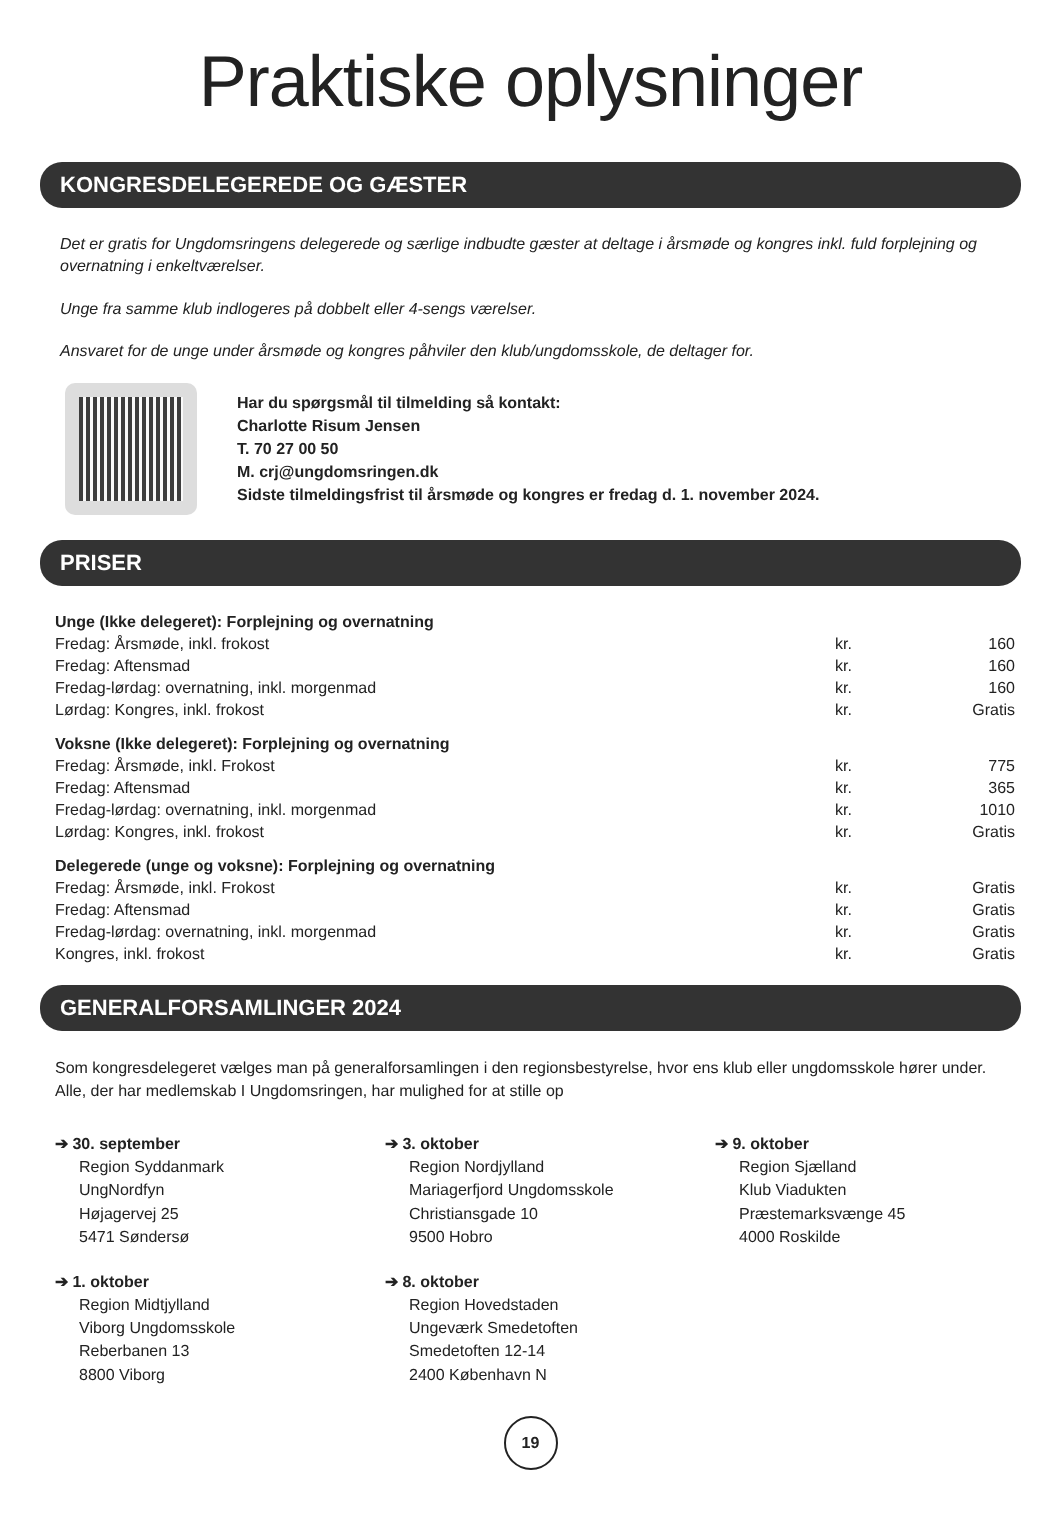Praktiske oplysninger
KONGRESDELEGEREDE OG GÆSTER
Det er gratis for Ungdomsringens delegerede og særlige indbudte gæster at deltage i årsmøde og kongres inkl. fuld forplejning og overnatning i enkeltværelser.
Unge fra samme klub indlogeres på dobbelt eller 4-sengs værelser.
Ansvaret for de unge under årsmøde og kongres påhviler den klub/ungdomsskole, de deltager for.
Har du spørgsmål til tilmelding så kontakt:
Charlotte Risum Jensen
T. 70 27 00 50
M. crj@ungdomsringen.dk
Sidste tilmeldingsfrist til årsmøde og kongres er fredag d. 1. november 2024.
PRISER
| Unge (Ikke delegeret): Forplejning og overnatning | | |
| --- | --- | --- |
| Fredag: Årsmøde, inkl. frokost | kr. | 160 |
| Fredag: Aftensmad | kr. | 160 |
| Fredag-lørdag: overnatning, inkl. morgenmad | kr. | 160 |
| Lørdag: Kongres, inkl. frokost | kr. | Gratis |
| Voksne (Ikke delegeret): Forplejning og overnatning | | |
| --- | --- | --- |
| Fredag: Årsmøde, inkl. Frokost | kr. | 775 |
| Fredag: Aftensmad | kr. | 365 |
| Fredag-lørdag: overnatning, inkl. morgenmad | kr. | 1010 |
| Lørdag: Kongres, inkl. frokost | kr. | Gratis |
| Delegerede (unge og voksne): Forplejning og overnatning | | |
| --- | --- | --- |
| Fredag: Årsmøde, inkl. Frokost | kr. | Gratis |
| Fredag: Aftensmad | kr. | Gratis |
| Fredag-lørdag: overnatning, inkl. morgenmad | kr. | Gratis |
| Kongres, inkl. frokost | kr. | Gratis |
GENERALFORSAMLINGER 2024
Som kongresdelegeret vælges man på generalforsamlingen i den regionsbestyrelse, hvor ens klub eller ungdomsskole hører under. Alle, der har medlemskab I Ungdomsringen, har mulighed for at stille op
➔ 30. september
Region Syddanmark
UngNordfyn
Højagervej 25
5471 Søndersø
➔ 3. oktober
Region Nordjylland
Mariagerfjord Ungdomsskole
Christiansgade 10
9500 Hobro
➔ 9. oktober
Region Sjælland
Klub Viadukten
Præstemarksvænge 45
4000 Roskilde
➔ 1. oktober
Region Midtjylland
Viborg Ungdomsskole
Reberbanen 13
8800 Viborg
➔ 8. oktober
Region Hovedstaden
Ungeværk Smedetoften
Smedetoften 12-14
2400 København N
19